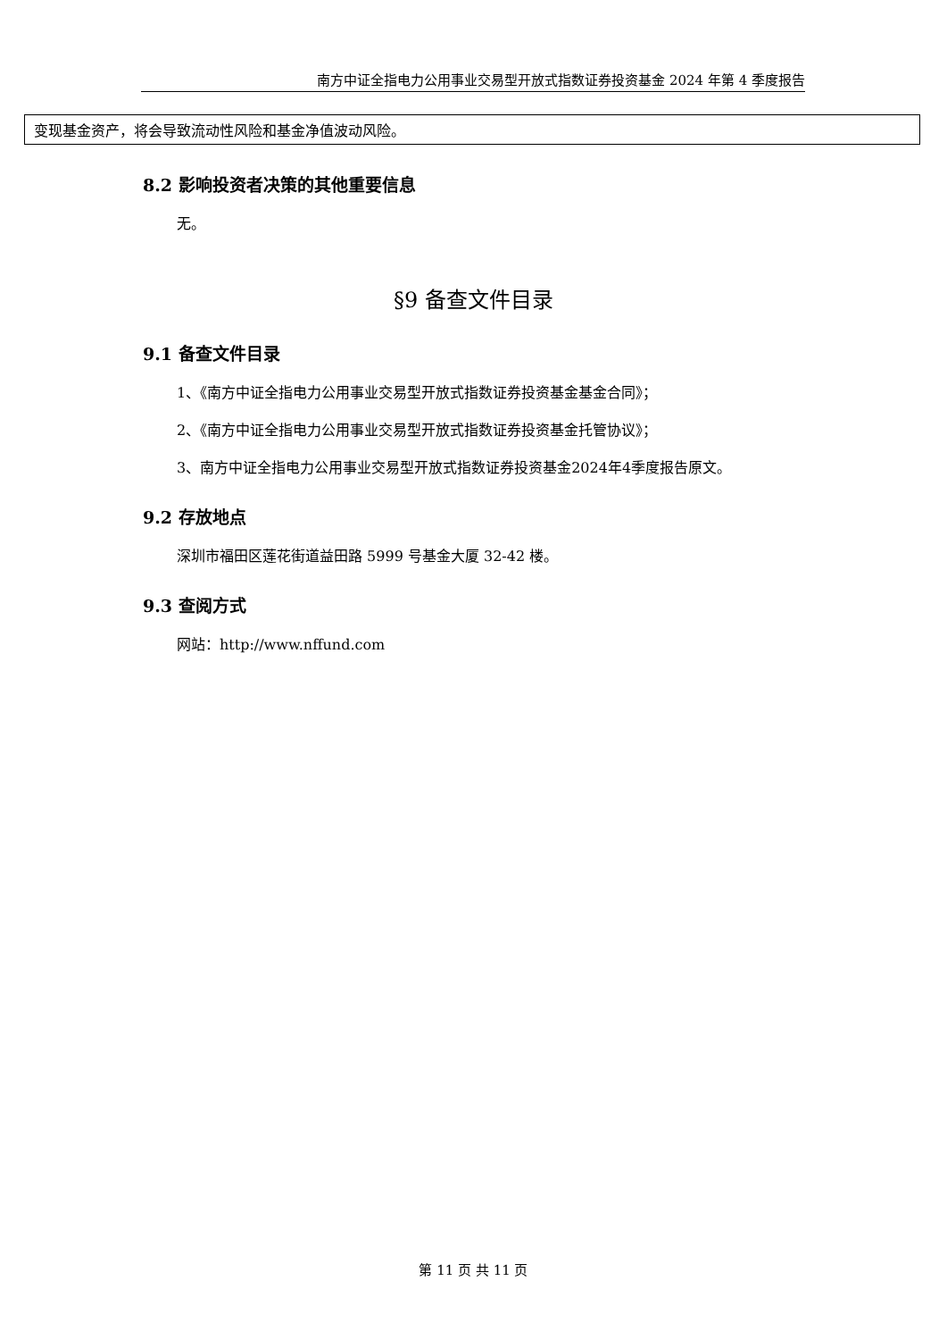南方中证全指电力公用事业交易型开放式指数证券投资基金 2024 年第 4 季度报告
| 变现基金资产，将会导致流动性风险和基金净值波动风险。 |
8.2 影响投资者决策的其他重要信息
无。
§9 备查文件目录
9.1 备查文件目录
1、《南方中证全指电力公用事业交易型开放式指数证券投资基金基金合同》；
2、《南方中证全指电力公用事业交易型开放式指数证券投资基金托管协议》；
3、南方中证全指电力公用事业交易型开放式指数证券投资基金2024年4季度报告原文。
9.2 存放地点
深圳市福田区莲花街道益田路 5999 号基金大厦 32-42 楼。
9.3 查阅方式
网站：http://www.nffund.com
第 11 页 共 11 页